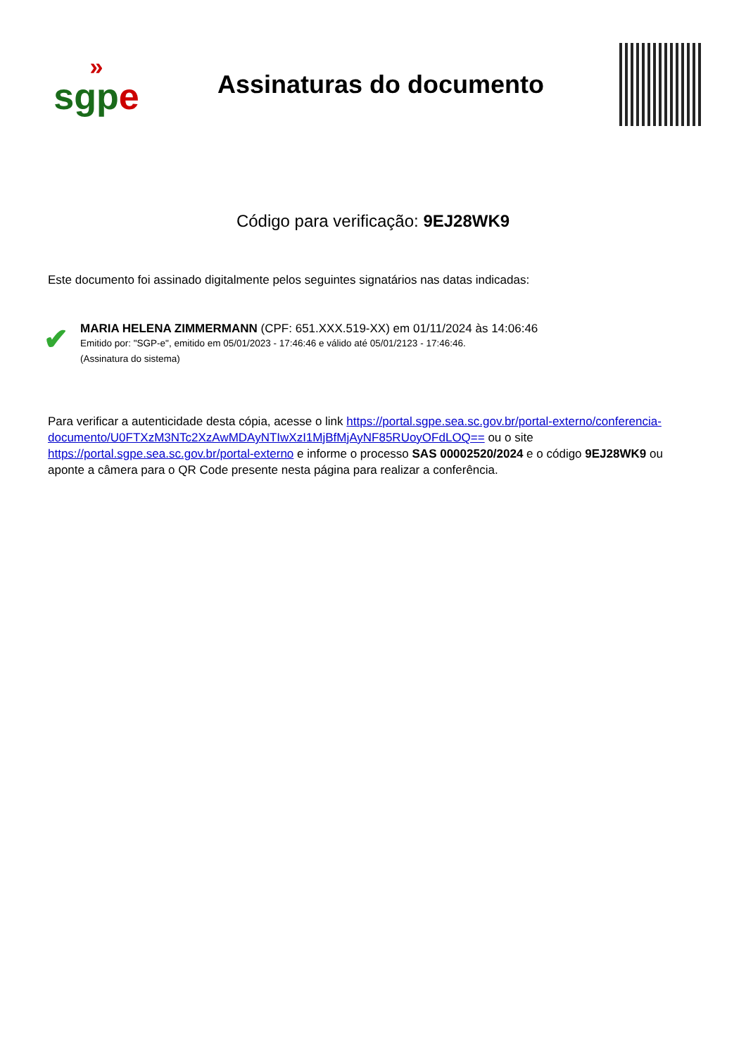»
sgp e
Assinaturas do documento
Código para verificação: 9EJ28WK9
Este documento foi assinado digitalmente pelos seguintes signatários nas datas indicadas:
✔
MARIA HELENA ZIMMERMANN (CPF: 651.XXX.519-XX) em 01/11/2024 às 14:06:46
Emitido por: "SGP-e", emitido em 05/01/2023 - 17:46:46 e válido até 05/01/2123 - 17:46:46.
(Assinatura do sistema)
Para verificar a autenticidade desta cópia, acesse o link https://portal.sgpe.sea.sc.gov.br/portal-externo/conferencia-documento/U0FTXzM3NTc2XzAwMDAyNTIwXzI1MjBfMjAyNF85RUoyOFdLOQ== ou o site https://portal.sgpe.sea.sc.gov.br/portal-externo e informe o processo SAS 00002520/2024 e o código 9EJ28WK9 ou aponte a câmera para o QR Code presente nesta página para realizar a conferência.